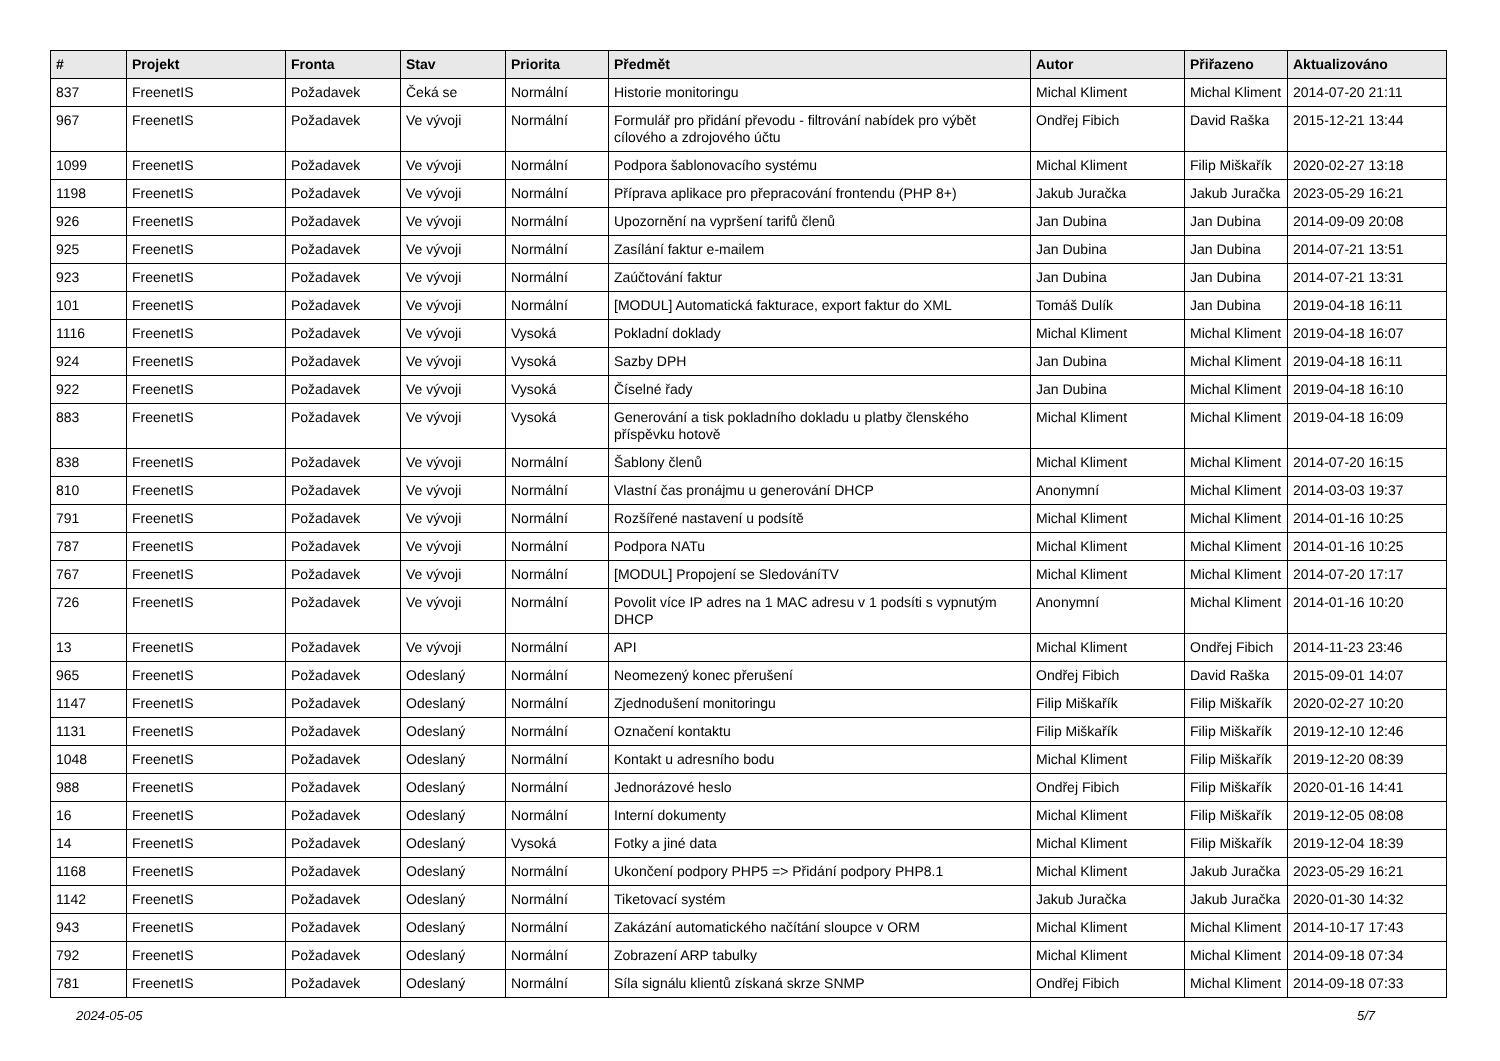| # | Projekt | Fronta | Stav | Priorita | Předmět | Autor | Přiřazeno | Aktualizováno |
| --- | --- | --- | --- | --- | --- | --- | --- | --- |
| 837 | FreenetIS | Požadavek | Čeká se | Normální | Historie monitoringu | Michal Kliment | Michal Kliment | 2014-07-20 21:11 |
| 967 | FreenetIS | Požadavek | Ve vývoji | Normální | Formulář pro přidání převodu - filtrování nabídek pro výbět cílového a zdrojového účtu | Ondřej Fibich | David Raška | 2015-12-21 13:44 |
| 1099 | FreenetIS | Požadavek | Ve vývoji | Normální | Podpora šablonovacího systému | Michal Kliment | Filip Miškařík | 2020-02-27 13:18 |
| 1198 | FreenetIS | Požadavek | Ve vývoji | Normální | Příprava aplikace pro přepracování frontendu (PHP 8+) | Jakub Juračka | Jakub Juračka | 2023-05-29 16:21 |
| 926 | FreenetIS | Požadavek | Ve vývoji | Normální | Upozornění na vypršení tarifů členů | Jan Dubina | Jan Dubina | 2014-09-09 20:08 |
| 925 | FreenetIS | Požadavek | Ve vývoji | Normální | Zasílání faktur e-mailem | Jan Dubina | Jan Dubina | 2014-07-21 13:51 |
| 923 | FreenetIS | Požadavek | Ve vývoji | Normální | Zaúčtování faktur | Jan Dubina | Jan Dubina | 2014-07-21 13:31 |
| 101 | FreenetIS | Požadavek | Ve vývoji | Normální | [MODUL] Automatická fakturace, export faktur do XML | Tomáš Dulík | Jan Dubina | 2019-04-18 16:11 |
| 1116 | FreenetIS | Požadavek | Ve vývoji | Vysoká | Pokladní doklady | Michal Kliment | Michal Kliment | 2019-04-18 16:07 |
| 924 | FreenetIS | Požadavek | Ve vývoji | Vysoká | Sazby DPH | Jan Dubina | Michal Kliment | 2019-04-18 16:11 |
| 922 | FreenetIS | Požadavek | Ve vývoji | Vysoká | Číselné řady | Jan Dubina | Michal Kliment | 2019-04-18 16:10 |
| 883 | FreenetIS | Požadavek | Ve vývoji | Vysoká | Generování a tisk pokladního dokladu u platby členského příspěvku hotově | Michal Kliment | Michal Kliment | 2019-04-18 16:09 |
| 838 | FreenetIS | Požadavek | Ve vývoji | Normální | Šablony členů | Michal Kliment | Michal Kliment | 2014-07-20 16:15 |
| 810 | FreenetIS | Požadavek | Ve vývoji | Normální | Vlastní čas pronájmu u generování DHCP | Anonymní | Michal Kliment | 2014-03-03 19:37 |
| 791 | FreenetIS | Požadavek | Ve vývoji | Normální | Rozšířené nastavení u podsítě | Michal Kliment | Michal Kliment | 2014-01-16 10:25 |
| 787 | FreenetIS | Požadavek | Ve vývoji | Normální | Podpora NATu | Michal Kliment | Michal Kliment | 2014-01-16 10:25 |
| 767 | FreenetIS | Požadavek | Ve vývoji | Normální | [MODUL] Propojení se SledováníTV | Michal Kliment | Michal Kliment | 2014-07-20 17:17 |
| 726 | FreenetIS | Požadavek | Ve vývoji | Normální | Povolit více IP adres na 1 MAC adresu v 1 podsíti s vypnutým DHCP | Anonymní | Michal Kliment | 2014-01-16 10:20 |
| 13 | FreenetIS | Požadavek | Ve vývoji | Normální | API | Michal Kliment | Ondřej Fibich | 2014-11-23 23:46 |
| 965 | FreenetIS | Požadavek | Odeslaný | Normální | Neomezený konec přerušení | Ondřej Fibich | David Raška | 2015-09-01 14:07 |
| 1147 | FreenetIS | Požadavek | Odeslaný | Normální | Zjednodušení monitoringu | Filip Miškařík | Filip Miškařík | 2020-02-27 10:20 |
| 1131 | FreenetIS | Požadavek | Odeslaný | Normální | Označení kontaktu | Filip Miškařík | Filip Miškařík | 2019-12-10 12:46 |
| 1048 | FreenetIS | Požadavek | Odeslaný | Normální | Kontakt u adresního bodu | Michal Kliment | Filip Miškařík | 2019-12-20 08:39 |
| 988 | FreenetIS | Požadavek | Odeslaný | Normální | Jednorázové heslo | Ondřej Fibich | Filip Miškařík | 2020-01-16 14:41 |
| 16 | FreenetIS | Požadavek | Odeslaný | Normální | Interní dokumenty | Michal Kliment | Filip Miškařík | 2019-12-05 08:08 |
| 14 | FreenetIS | Požadavek | Odeslaný | Vysoká | Fotky a jiné data | Michal Kliment | Filip Miškařík | 2019-12-04 18:39 |
| 1168 | FreenetIS | Požadavek | Odeslaný | Normální | Ukončení podpory PHP5 => Přidání podpory PHP8.1 | Michal Kliment | Jakub Juračka | 2023-05-29 16:21 |
| 1142 | FreenetIS | Požadavek | Odeslaný | Normální | Tiketovací systém | Jakub Juračka | Jakub Juračka | 2020-01-30 14:32 |
| 943 | FreenetIS | Požadavek | Odeslaný | Normální | Zakázání automatického načítání sloupce v ORM | Michal Kliment | Michal Kliment | 2014-10-17 17:43 |
| 792 | FreenetIS | Požadavek | Odeslaný | Normální | Zobrazení ARP tabulky | Michal Kliment | Michal Kliment | 2014-09-18 07:34 |
| 781 | FreenetIS | Požadavek | Odeslaný | Normální | Síla signálu klientů získaná skrze SNMP | Ondřej Fibich | Michal Kliment | 2014-09-18 07:33 |
2024-05-05 5/7